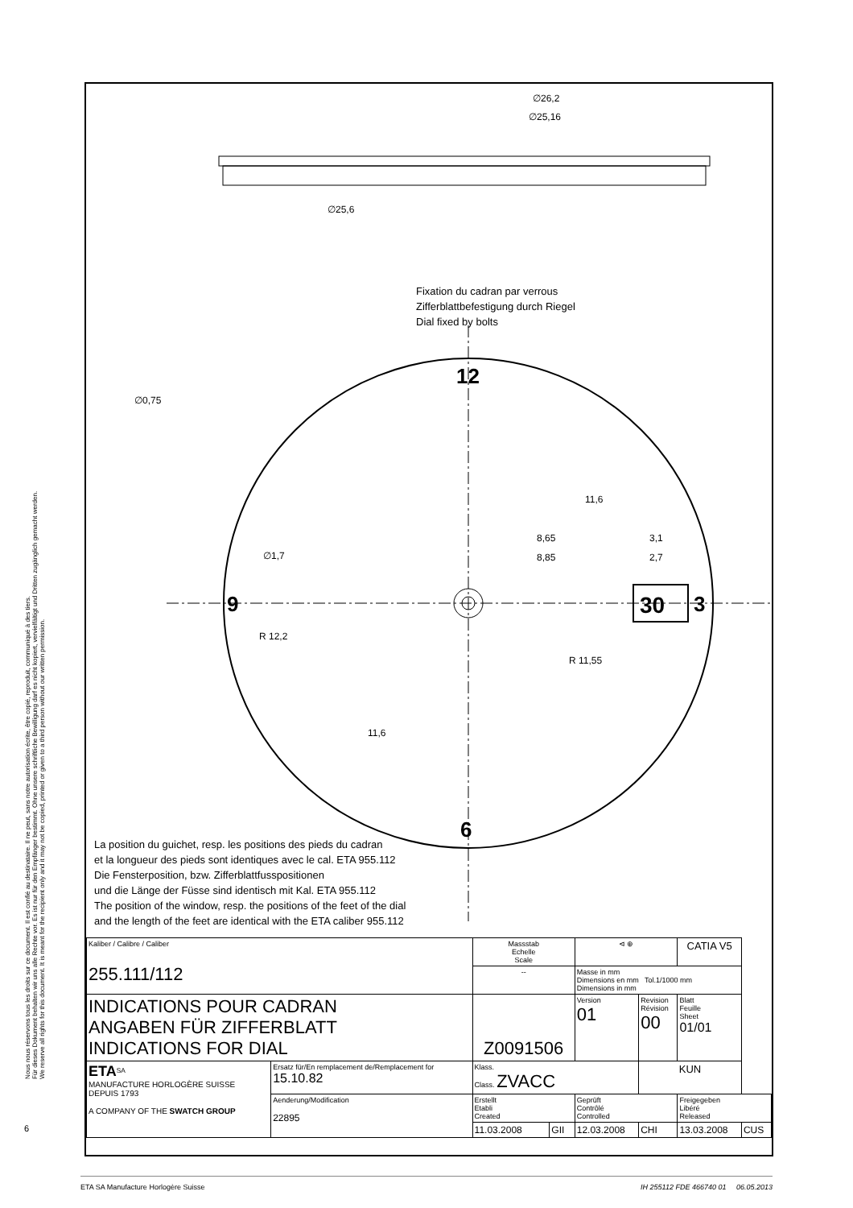Nous nous réservons tous les droits sur ce document. Il est confié au destinataire. Il ne peut, sans notre autorisation écrite, être copié, reproduit, communiqué à des tiers.
Für dieses Dokument behalten wir uns alle Rechte vor. Es ist nur für den Empfänger bestimmt. Ohne unsere schriftliche Bewilligung darf es nicht kopiert, vervielfältigt und Dritten zugänglich gemacht werden.
We reserve all rights for this document. It is meant for the recipient only and it may not be copied, printed or given to a third person without our written permission.
∅26,2
∅25,16
∅25,6
12
9
3
6
30
11,6
8,65
8,85
3,1
2,7
11,6
∅1,7
R 12,2
R 11,55
∅0,75
Fixation du cadran par verrous
Zifferblattbefestigung durch Riegel
Dial fixed by bolts
La position du guichet, resp. les positions des pieds du cadran
et la longueur des pieds sont identiques avec le cal. ETA 955.112
Die Fensterposition, bzw. Zifferblattfusspositionen
und die Länge der Füsse sind identisch mit Kal. ETA 955.112
The position of the window, resp. the positions of the feet of the dial
and the length of the feet are identical with the ETA caliber 955.112
| Kaliber / Calibre / Caliber 255.111/112 | | Massstab Echelle Scale | | | ⊲ ⊕ | | CATIA V5 | | |
| | | -- | | | Masse in mm Dimensions en mm Tol.1/1000 mm Dimensions in mm | | | | |
| INDICATIONS POUR CADRAN ANGABEN FÜR ZIFFERBLATT INDICATIONS FOR DIAL | | Z0091506 | | | Version 01 | Revision Révision 00 | | Blatt Feuille Sheet 01/01 | |
| ETA<sup>SA</sup> MANUFACTURE HORLOGÈRE SUISSE DEPUIS 1793 A COMPANY OF THE SWATCH GROUP | Ersatz für/En remplacement de/Remplacement for 15.10.82 | Klass. Class. ZVACC | | | | KUN | | | |
| | Aenderung/Modification 22895 | Erstellt Etabli Created | | Geprüft Contrôlé Controlled | | | Freigegeben Libéré Released | | |
| | | 11.03.2008 | GII | 12.03.2008 | | CHI | 13.03.2008 | | CUS |
6
ETA SA Manufacture Horlogère Suisse IH 255112 FDE 466740 01 06.05.2013